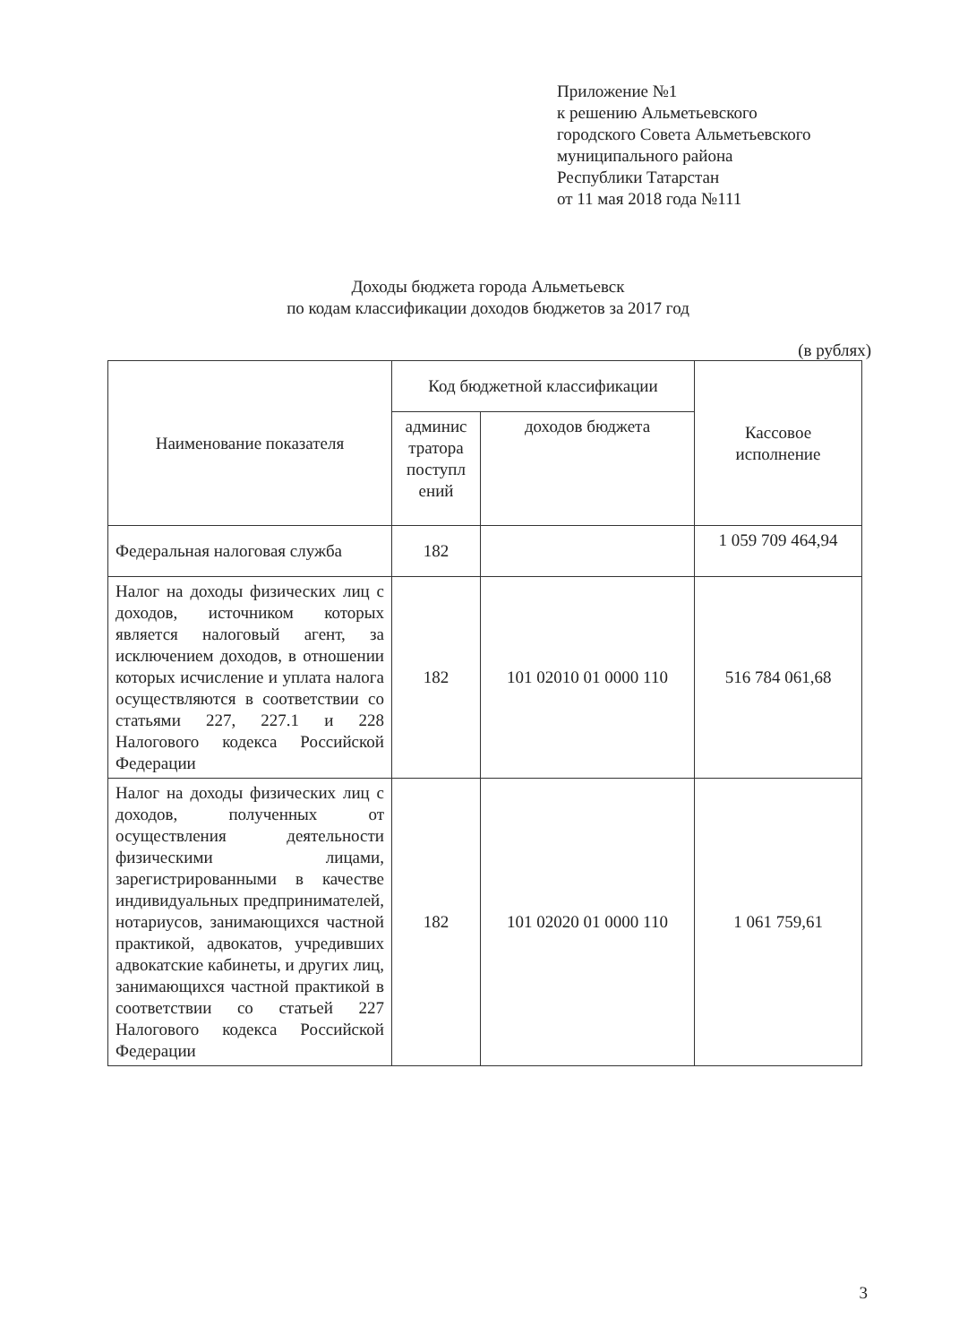Приложение №1
к решению Альметьевского
городского Совета Альметьевского
муниципального района
Республики Татарстан
от 11 мая 2018 года №111
Доходы бюджета города Альметьевск
по кодам классификации доходов бюджетов за 2017 год
(в рублях)
| Наименование показателя | Код бюджетной классификации | | Кассовое исполнение |
| --- | --- | --- | --- |
| | админис тратора поступл ений | доходов бюджета | |
| Федеральная налоговая служба | 182 | | 1 059 709 464,94 |
| Налог на доходы физических лиц с доходов, источником которых является налоговый агент, за исключением доходов, в отношении которых исчисление и уплата налога осуществляются в соответствии со статьями 227, 227.1 и 228 Налогового кодекса Российской Федерации | 182 | 101 02010 01 0000 110 | 516 784 061,68 |
| Налог на доходы физических лиц с доходов, полученных от осуществления деятельности физическими лицами, зарегистрированными в качестве индивидуальных предпринимателей, нотариусов, занимающихся частной практикой, адвокатов, учредивших адвокатские кабинеты, и других лиц, занимающихся частной практикой в соответствии со статьей 227 Налогового кодекса Российской Федерации | 182 | 101 02020 01 0000 110 | 1 061 759,61 |
3